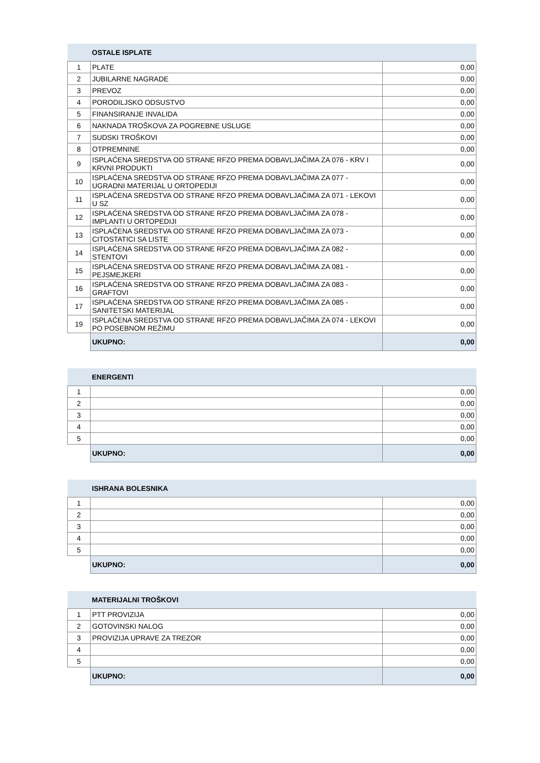| | OSTALE ISPLATE | |
| --- | --- | --- |
| 1 | PLATE | 0,00 |
| 2 | JUBILARNE NAGRADE | 0,00 |
| 3 | PREVOZ | 0,00 |
| 4 | PORODILJSKO ODSUSTVO | 0,00 |
| 5 | FINANSIRANJE INVALIDA | 0,00 |
| 6 | NAKNADA TROŠKOVA ZA POGREBNE USLUGE | 0,00 |
| 7 | SUDSKI TROŠKOVI | 0,00 |
| 8 | OTPREMNINE | 0,00 |
| 9 | ISPLAĆENA SREDSTVA OD STRANE RFZO PREMA DOBAVLJAČIMA ZA 076 - KRV I KRVNI PRODUKTI | 0,00 |
| 10 | ISPLAĆENA SREDSTVA OD STRANE RFZO PREMA DOBAVLJAČIMA ZA 077 - UGRADNI MATERIJAL U ORTOPEDIJI | 0,00 |
| 11 | ISPLAĆENA SREDSTVA OD STRANE RFZO PREMA DOBAVLJAČIMA ZA 071 - LEKOVI U SZ | 0,00 |
| 12 | ISPLAĆENA SREDSTVA OD STRANE RFZO PREMA DOBAVLJAČIMA ZA 078 - IMPLANTI U ORTOPEDIJI | 0,00 |
| 13 | ISPLAĆENA SREDSTVA OD STRANE RFZO PREMA DOBAVLJAČIMA ZA 073 - CITOSTATICI SA LISTE | 0,00 |
| 14 | ISPLAĆENA SREDSTVA OD STRANE RFZO PREMA DOBAVLJAČIMA ZA 082 - STENTOVI | 0,00 |
| 15 | ISPLAĆENA SREDSTVA OD STRANE RFZO PREMA DOBAVLJAČIMA ZA 081 - PEJSMEJKERI | 0,00 |
| 16 | ISPLAĆENA SREDSTVA OD STRANE RFZO PREMA DOBAVLJAČIMA ZA 083 - GRAFTOVI | 0,00 |
| 17 | ISPLAĆENA SREDSTVA OD STRANE RFZO PREMA DOBAVLJAČIMA ZA 085 - SANITETSKI MATERIJAL | 0,00 |
| 19 | ISPLAĆENA SREDSTVA OD STRANE RFZO PREMA DOBAVLJAČIMA ZA 074 - LEKOVI PO POSEBNOM REŽIMU | 0,00 |
| | UKUPNO: | 0,00 |
| | ENERGENTI | |
| --- | --- | --- |
| 1 | | 0,00 |
| 2 | | 0,00 |
| 3 | | 0,00 |
| 4 | | 0,00 |
| 5 | | 0,00 |
| | UKUPNO: | 0,00 |
| | ISHRANA BOLESNIKA | |
| --- | --- | --- |
| 1 | | 0,00 |
| 2 | | 0,00 |
| 3 | | 0,00 |
| 4 | | 0,00 |
| 5 | | 0,00 |
| | UKUPNO: | 0,00 |
| | MATERIJALNI TROŠKOVI | |
| --- | --- | --- |
| 1 | PTT PROVIZIJA | 0,00 |
| 2 | GOTOVINSKI NALOG | 0,00 |
| 3 | PROVIZIJA UPRAVE ZA TREZOR | 0,00 |
| 4 | | 0,00 |
| 5 | | 0,00 |
| | UKUPNO: | 0,00 |